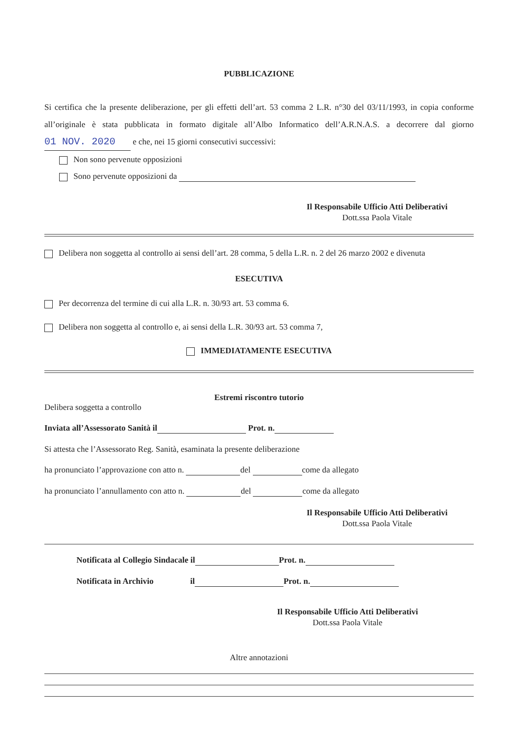PUBBLICAZIONE
Si certifica che la presente deliberazione, per gli effetti dell’art. 53 comma 2 L.R. n°30 del 03/11/1993, in copia conforme all’originale è stata pubblicata in formato digitale all’Albo Informatico dell’A.R.N.A.S. a decorrere dal giorno 01 NOV. 2020 e che, nei 15 giorni consecutivi successivi:
Non sono pervenute opposizioni
Sono pervenute opposizioni da
Il Responsabile Ufficio Atti Deliberativi
Dott.ssa Paola Vitale
Delibera non soggetta al controllo ai sensi dell’art. 28 comma, 5 della L.R. n. 2 del 26 marzo 2002 e divenuta
ESECUTIVA
Per decorrenza del termine di cui alla L.R. n. 30/93 art. 53 comma 6.
Delibera non soggetta al controllo e, ai sensi della L.R. 30/93 art. 53 comma 7,
IMMEDIATAMENTE ESECUTIVA
Estremi riscontro tutorio
Delibera soggetta a controllo
Inviata all’Assessorato Sanità il Prot. n.
Si attesta che l’Assessorato Reg. Sanità, esaminata la presente deliberazione
ha pronunciato l’approvazione con atto n. del come da allegato
ha pronunciato l’annullamento con atto n. del come da allegato
Il Responsabile Ufficio Atti Deliberativi
Dott.ssa Paola Vitale
Notificata al Collegio Sindacale il Prot. n.
Notificata in Archivio il Prot. n.
Il Responsabile Ufficio Atti Deliberativi
Dott.ssa Paola Vitale
Altre annotazioni